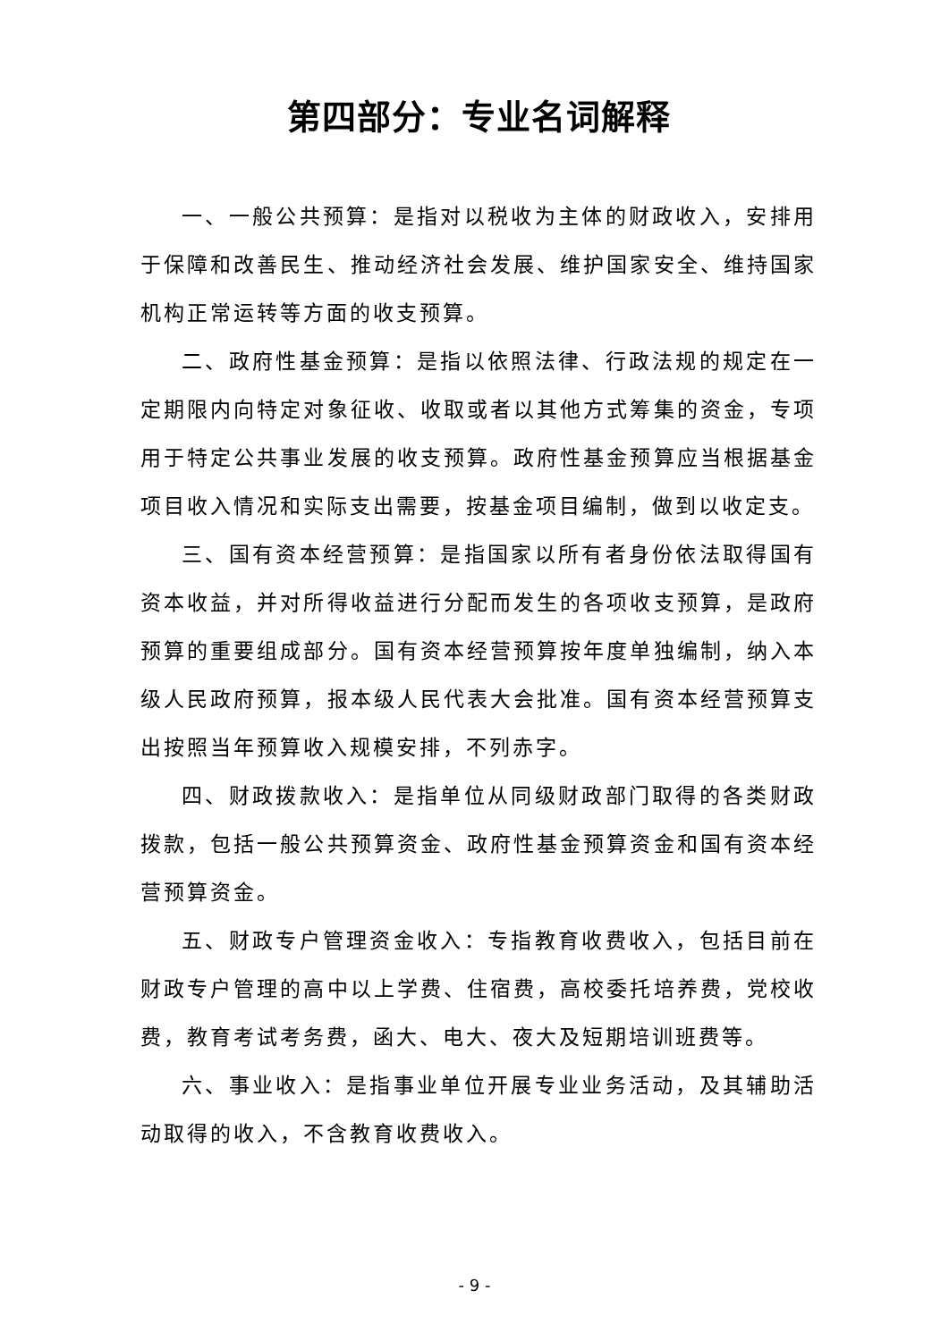第四部分：专业名词解释
一、一般公共预算：是指对以税收为主体的财政收入，安排用于保障和改善民生、推动经济社会发展、维护国家安全、维持国家机构正常运转等方面的收支预算。
二、政府性基金预算：是指以依照法律、行政法规的规定在一定期限内向特定对象征收、收取或者以其他方式筹集的资金，专项用于特定公共事业发展的收支预算。政府性基金预算应当根据基金项目收入情况和实际支出需要，按基金项目编制，做到以收定支。
三、国有资本经营预算：是指国家以所有者身份依法取得国有资本收益，并对所得收益进行分配而发生的各项收支预算，是政府预算的重要组成部分。国有资本经营预算按年度单独编制，纳入本级人民政府预算，报本级人民代表大会批准。国有资本经营预算支出按照当年预算收入规模安排，不列赤字。
四、财政拨款收入：是指单位从同级财政部门取得的各类财政拨款，包括一般公共预算资金、政府性基金预算资金和国有资本经营预算资金。
五、财政专户管理资金收入：专指教育收费收入，包括目前在财政专户管理的高中以上学费、住宿费，高校委托培养费，党校收费，教育考试考务费，函大、电大、夜大及短期培训班费等。
六、事业收入：是指事业单位开展专业业务活动，及其辅助活动取得的收入，不含教育收费收入。
- 9 -